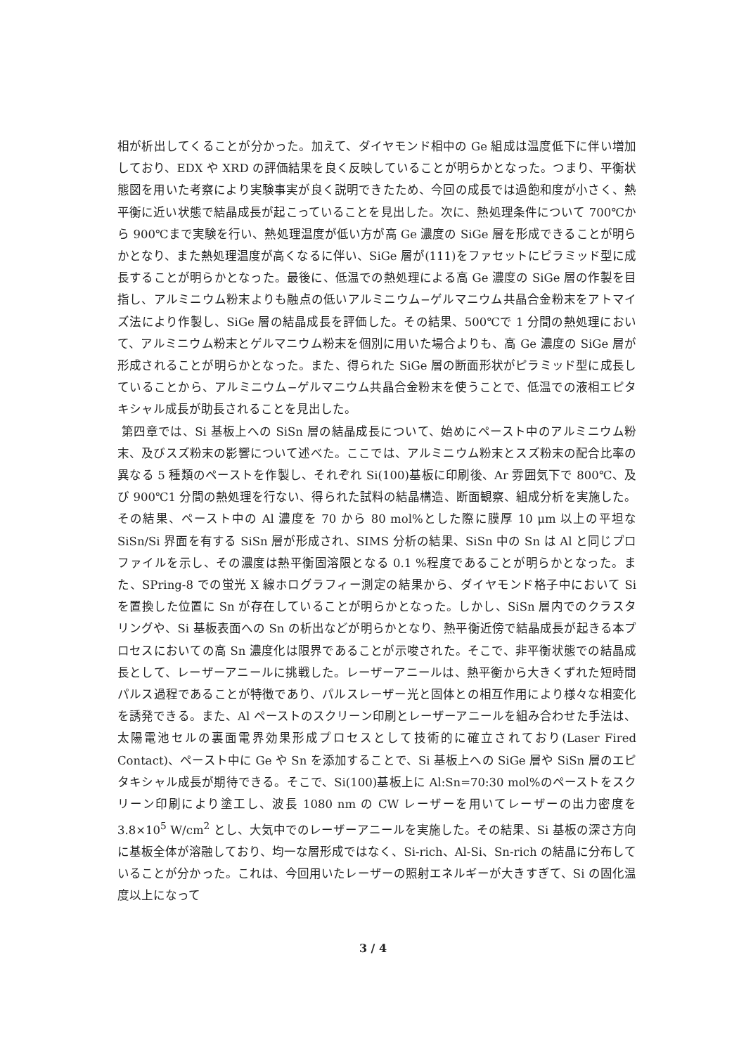相が析出してくることが分かった。加えて、ダイヤモンド相中の Ge 組成は温度低下に伴い増加しており、EDX や XRD の評価結果を良く反映していることが明らかとなった。つまり、平衡状態図を用いた考察により実験事実が良く説明できたため、今回の成長では過飽和度が小さく、熱平衡に近い状態で結晶成長が起こっていることを見出した。次に、熱処理条件について 700℃から 900℃まで実験を行い、熱処理温度が低い方が高 Ge 濃度の SiGe 層を形成できることが明らかとなり、また熱処理温度が高くなるに伴い、SiGe 層が(111)をファセットにピラミッド型に成長することが明らかとなった。最後に、低温での熱処理による高 Ge 濃度の SiGe 層の作製を目指し、アルミニウム粉末よりも融点の低いアルミニウム−ゲルマニウム共晶合金粉末をアトマイズ法により作製し、SiGe 層の結晶成長を評価した。その結果、500℃で 1 分間の熱処理において、アルミニウム粉末とゲルマニウム粉末を個別に用いた場合よりも、高 Ge 濃度の SiGe 層が形成されることが明らかとなった。また、得られた SiGe 層の断面形状がピラミッド型に成長していることから、アルミニウム−ゲルマニウム共晶合金粉末を使うことで、低温での液相エピタキシャル成長が助長されることを見出した。
第四章では、Si 基板上への SiSn 層の結晶成長について、始めにペースト中のアルミニウム粉末、及びスズ粉末の影響について述べた。ここでは、アルミニウム粉末とスズ粉末の配合比率の異なる 5 種類のペーストを作製し、それぞれ Si(100)基板に印刷後、Ar 雰囲気下で 800℃、及び 900℃1 分間の熱処理を行ない、得られた試料の結晶構造、断面観察、組成分析を実施した。その結果、ペースト中の Al 濃度を 70 から 80 mol%とした際に膜厚 10 μm 以上の平坦な SiSn/Si 界面を有する SiSn 層が形成され、SIMS 分析の結果、SiSn 中の Sn は Al と同じプロファイルを示し、その濃度は熱平衡固溶限となる 0.1 %程度であることが明らかとなった。また、SPring-8 での蛍光 X 線ホログラフィー測定の結果から、ダイヤモンド格子中において Si を置換した位置に Sn が存在していることが明らかとなった。しかし、SiSn 層内でのクラスタリングや、Si 基板表面への Sn の析出などが明らかとなり、熱平衡近傍で結晶成長が起きる本プロセスにおいての高 Sn 濃度化は限界であることが示唆された。そこで、非平衡状態での結晶成長として、レーザーアニールに挑戦した。レーザーアニールは、熱平衡から大きくずれた短時間パルス過程であることが特徴であり、パルスレーザー光と固体との相互作用により様々な相変化を誘発できる。また、Al ペーストのスクリーン印刷とレーザーアニールを組み合わせた手法は、太陽電池セルの裏面電界効果形成プロセスとして技術的に確立されており(Laser Fired Contact)、ペースト中に Ge や Sn を添加することで、Si 基板上への SiGe 層や SiSn 層のエピタキシャル成長が期待できる。そこで、Si(100)基板上に Al:Sn=70:30 mol%のペーストをスクリーン印刷により塗工し、波長 1080 nm の CW レーザーを用いてレーザーの出力密度を 3.8×10<sup>5</sup> W/cm<sup>2</sup> とし、大気中でのレーザーアニールを実施した。その結果、Si 基板の深さ方向に基板全体が溶融しており、均一な層形成ではなく、Si-rich、Al-Si、Sn-rich の結晶に分布していることが分かった。これは、今回用いたレーザーの照射エネルギーが大きすぎて、Si の固化温度以上になって
3 / 4